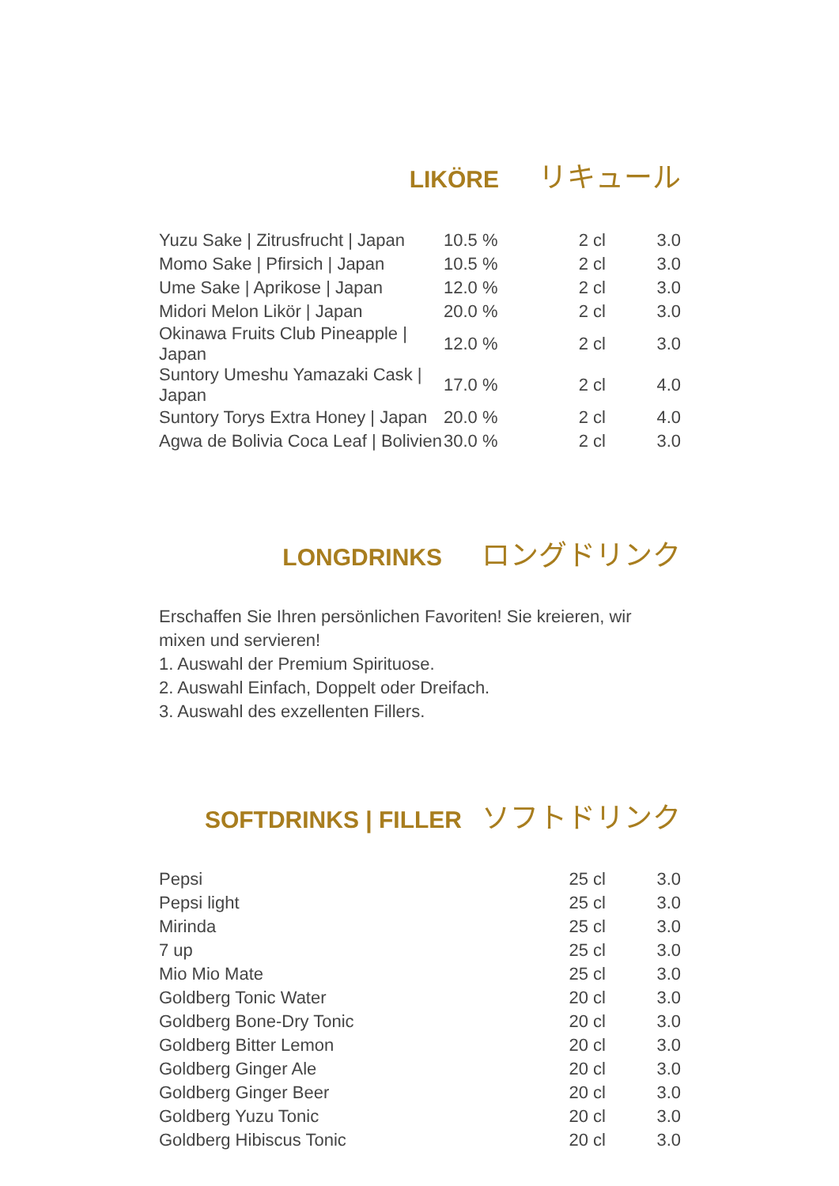LIKÖRE リキュール
| Yuzu Sake / Zitrusfrucht / Japan | 10.5 % | 2 cl | 3.0 |
| Momo Sake / Pfirsich / Japan | 10.5 % | 2 cl | 3.0 |
| Ume Sake / Aprikose / Japan | 12.0 % | 2 cl | 3.0 |
| Midori Melon Likör / Japan | 20.0 % | 2 cl | 3.0 |
| Okinawa Fruits Club Pineapple / Japan | 12.0 % | 2 cl | 3.0 |
| Suntory Umeshu Yamazaki Cask / Japan | 17.0 % | 2 cl | 4.0 |
| Suntory Torys Extra Honey / Japan | 20.0 % | 2 cl | 4.0 |
| Agwa de Bolivia Coca Leaf / Bolivien | 30.0 % | 2 cl | 3.0 |
LONGDRINKS ロングドリンク
Erschaffen Sie Ihren persönlichen Favoriten! Sie kreieren, wir
mixen und servieren!
1. Auswahl der Premium Spirituose.
2. Auswahl Einfach, Doppelt oder Dreifach.
3. Auswahl des exzellenten Fillers.
SOFTDRINKS | FILLER ソフトドリンク
| Pepsi | 25 cl | 3.0 |
| Pepsi light | 25 cl | 3.0 |
| Mirinda | 25 cl | 3.0 |
| 7 up | 25 cl | 3.0 |
| Mio Mio Mate | 25 cl | 3.0 |
| Goldberg Tonic Water | 20 cl | 3.0 |
| Goldberg Bone-Dry Tonic | 20 cl | 3.0 |
| Goldberg Bitter Lemon | 20 cl | 3.0 |
| Goldberg Ginger Ale | 20 cl | 3.0 |
| Goldberg Ginger Beer | 20 cl | 3.0 |
| Goldberg Yuzu Tonic | 20 cl | 3.0 |
| Goldberg Hibiscus Tonic | 20 cl | 3.0 |